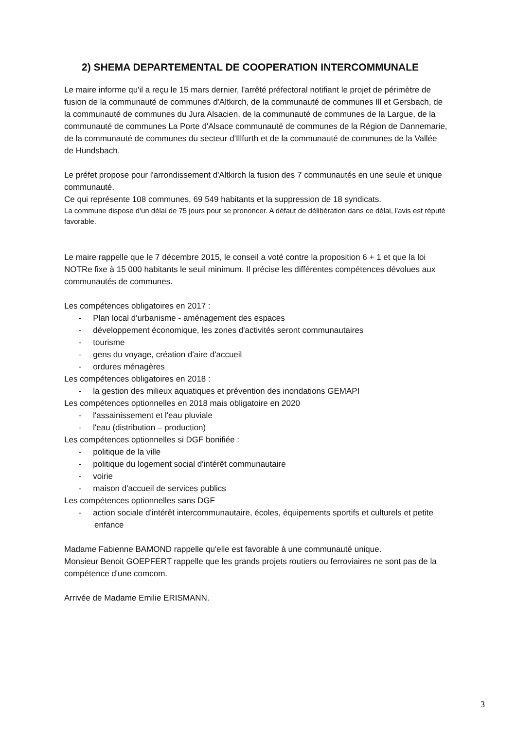2) SHEMA DEPARTEMENTAL DE COOPERATION INTERCOMMUNALE
Le maire informe qu'il a reçu le 15 mars dernier, l'arrêté préfectoral notifiant le projet de périmètre de fusion de la communauté de communes d'Altkirch, de la communauté de communes Ill et Gersbach, de la communauté de communes du Jura Alsacien, de la communauté de communes de la Largue, de la communauté de communes La Porte d'Alsace communauté de communes de la Région de Dannemarie, de la communauté de communes du secteur d'Illfurth et de la communauté de communes de la Vallée de Hundsbach.
Le préfet propose pour l'arrondissement d'Altkirch la fusion des 7 communautés en une seule et unique communauté.
Ce qui représente 108 communes, 69 549 habitants et la suppression de 18 syndicats.
La commune dispose d'un délai de 75 jours pour se prononcer. A défaut de délibération dans ce délai, l'avis est réputé favorable.
Le maire rappelle que le 7 décembre 2015, le conseil a voté contre la proposition 6 + 1 et que la loi NOTRe fixe à 15 000 habitants le seuil minimum. Il précise les différentes compétences dévolues aux communautés de communes.
Les compétences obligatoires en 2017 :
- Plan local d'urbanisme - aménagement des espaces
- développement économique, les zones d'activités seront communautaires
- tourisme
- gens du voyage, création d'aire d'accueil
- ordures ménagères
Les compétences obligatoires en 2018 :
- la gestion des milieux aquatiques et prévention des inondations GEMAPI
Les compétences optionnelles en 2018 mais obligatoire en 2020
- l'assainissement et l'eau pluviale
- l'eau (distribution – production)
Les compétences optionnelles si DGF bonifiée :
- politique de la ville
- politique du logement social d'intérêt communautaire
- voirie
- maison d'accueil de services publics
Les compétences optionnelles sans DGF
- action sociale d'intérêt intercommunautaire, écoles, équipements sportifs et culturels et petite enfance
Madame Fabienne BAMOND rappelle qu'elle est favorable à une communauté unique.
Monsieur Benoit GOEPFERT rappelle que les grands projets routiers ou ferroviaires ne sont pas de la compétence d'une comcom.
Arrivée de Madame Emilie ERISMANN.
3